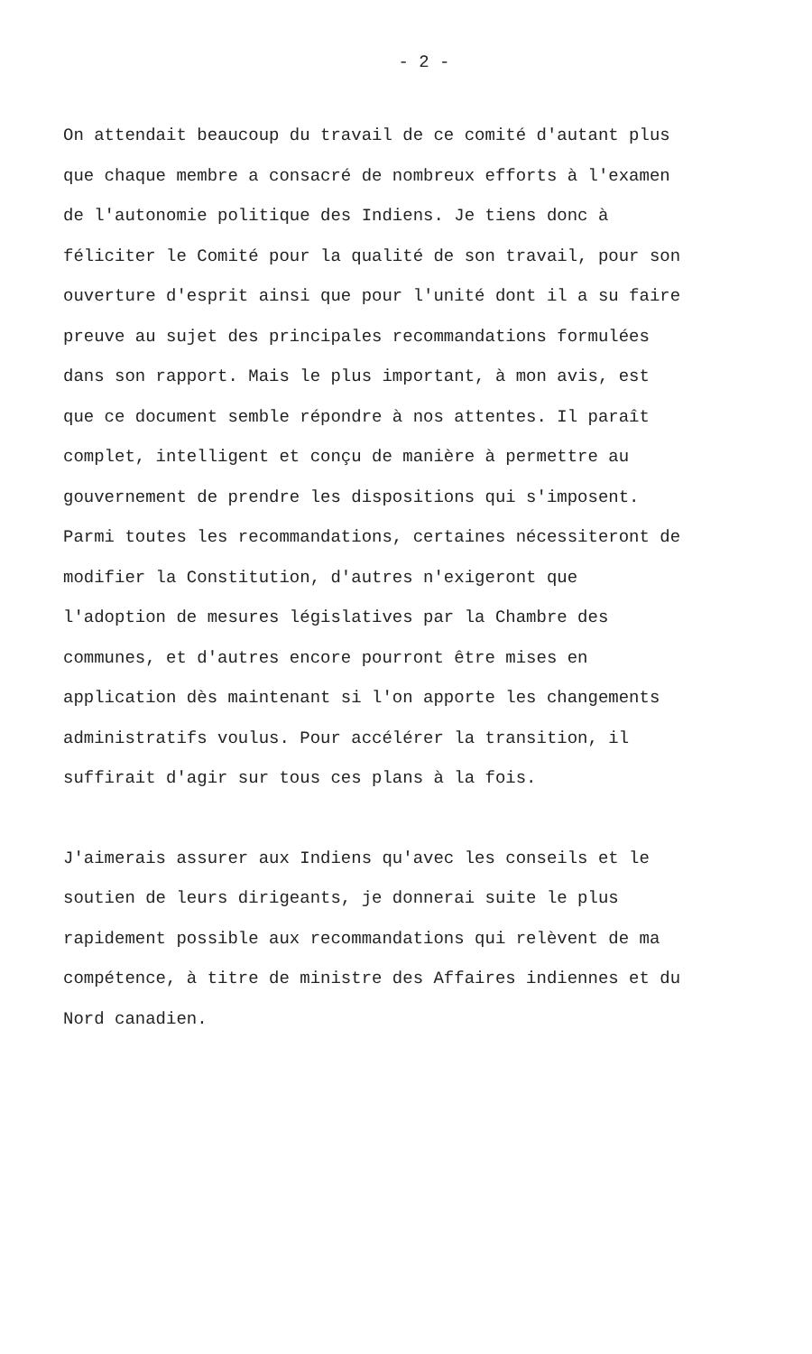- 2 -
On attendait beaucoup du travail de ce comité d'autant plus que chaque membre a consacré de nombreux efforts à l'examen de l'autonomie politique des Indiens. Je tiens donc à féliciter le Comité pour la qualité de son travail, pour son ouverture d'esprit ainsi que pour l'unité dont il a su faire preuve au sujet des principales recommandations formulées dans son rapport. Mais le plus important, à mon avis, est que ce document semble répondre à nos attentes. Il paraît complet, intelligent et conçu de manière à permettre au gouvernement de prendre les dispositions qui s'imposent. Parmi toutes les recommandations, certaines nécessiteront de modifier la Constitution, d'autres n'exigeront que l'adoption de mesures législatives par la Chambre des communes, et d'autres encore pourront être mises en application dès maintenant si l'on apporte les changements administratifs voulus. Pour accélérer la transition, il suffirait d'agir sur tous ces plans à la fois.
J'aimerais assurer aux Indiens qu'avec les conseils et le soutien de leurs dirigeants, je donnerai suite le plus rapidement possible aux recommandations qui relèvent de ma compétence, à titre de ministre des Affaires indiennes et du Nord canadien.